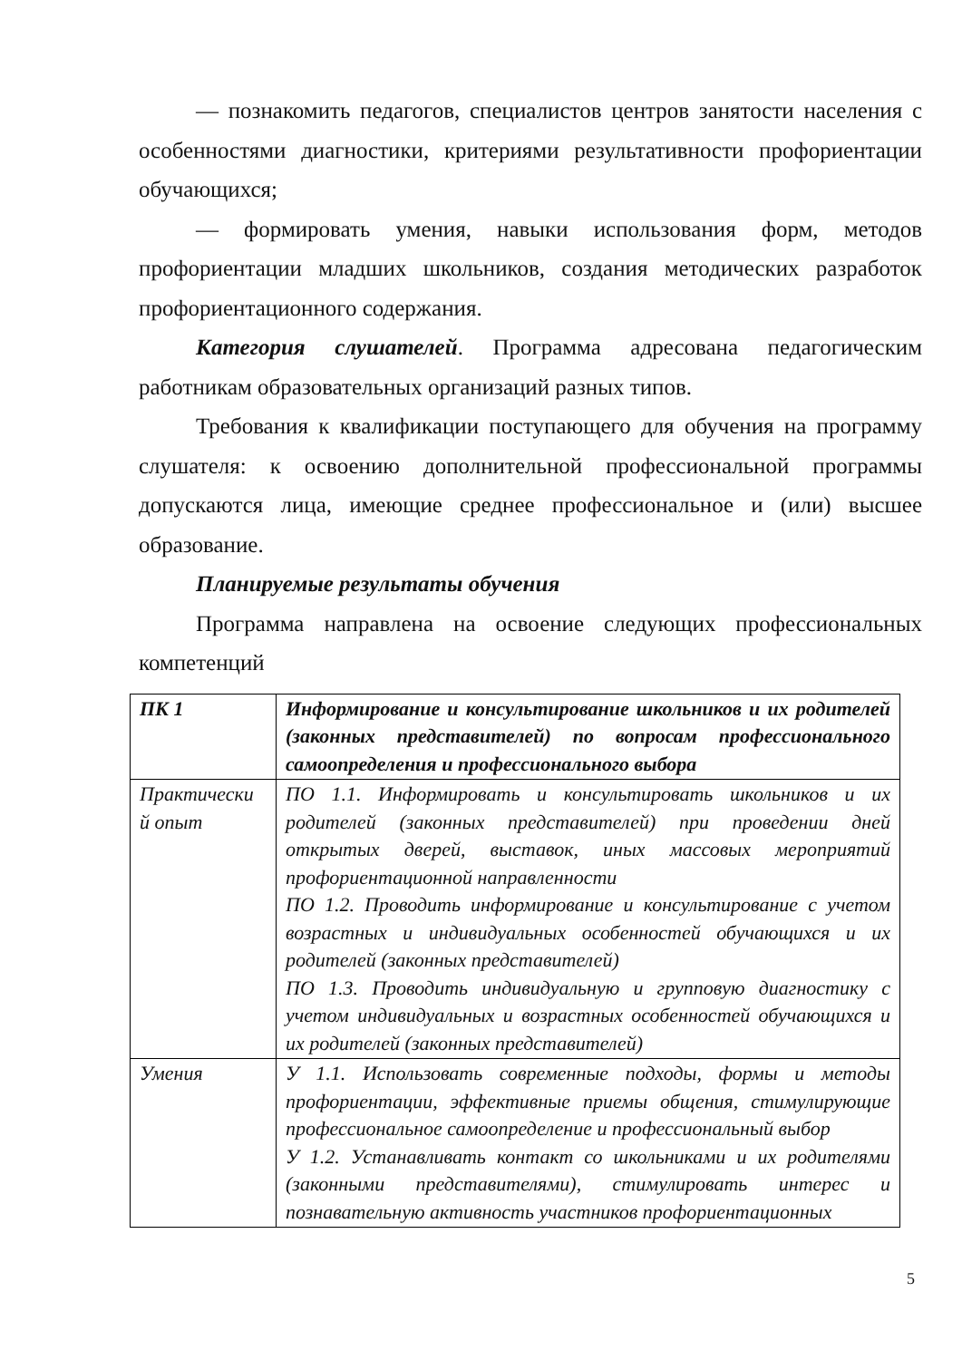— познакомить педагогов, специалистов центров занятости населения с особенностями диагностики, критериями результативности профориентации обучающихся;
— формировать умения, навыки использования форм, методов профориентации младших школьников, создания методических разработок профориентационного содержания.
Категория слушателей. Программа адресована педагогическим работникам образовательных организаций разных типов.
Требования к квалификации поступающего для обучения на программу слушателя: к освоению дополнительной профессиональной программы допускаются лица, имеющие среднее профессиональное и (или) высшее образование.
Планируемые результаты обучения
Программа направлена на освоение следующих профессиональных компетенций
| ПК 1 | Информирование и консультирование школьников и их родителей (законных представителей) по вопросам профессионального самоопределения и профессионального выбора |
| Практически й опыт | ПО 1.1. Информировать и консультировать школьников и их родителей (законных представителей) при проведении дней открытых дверей, выставок, иных массовых мероприятий профориентационной направленности ПО 1.2. Проводить информирование и консультирование с учетом возрастных и индивидуальных особенностей обучающихся и их родителей (законных представителей) ПО 1.3. Проводить индивидуальную и групповую диагностику с учетом индивидуальных и возрастных особенностей обучающихся и их родителей (законных представителей) |
| Умения | У 1.1. Использовать современные подходы, формы и методы профориентации, эффективные приемы общения, стимулирующие профессиональное самоопределение и профессиональный выбор У 1.2. Устанавливать контакт со школьниками и их родителями (законными представителями), стимулировать интерес и познавательную активность участников профориентационных |
5